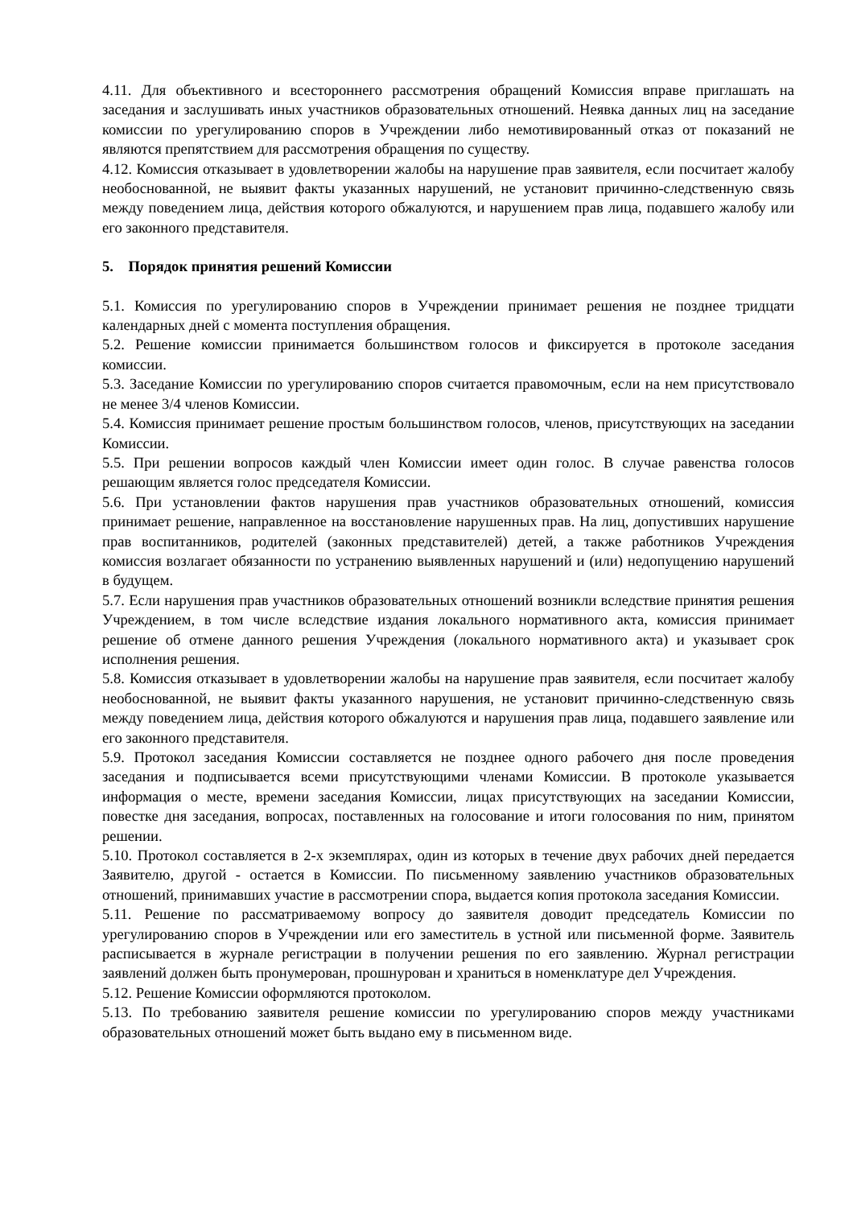4.11. Для объективного и всестороннего рассмотрения обращений Комиссия вправе приглашать на заседания и заслушивать иных участников образовательных отношений. Неявка данных лиц на заседание комиссии по урегулированию споров в Учреждении либо немотивированный отказ от показаний не являются препятствием для рассмотрения обращения по существу.
4.12. Комиссия отказывает в удовлетворении жалобы на нарушение прав заявителя, если посчитает жалобу необоснованной, не выявит факты указанных нарушений, не установит причинно-следственную связь между поведением лица, действия которого обжалуются, и нарушением прав лица, подавшего жалобу или его законного представителя.
5. Порядок принятия решений Комиссии
5.1. Комиссия по урегулированию споров в Учреждении принимает решения не позднее тридцати календарных дней с момента поступления обращения.
5.2. Решение комиссии принимается большинством голосов и фиксируется в протоколе заседания комиссии.
5.3. Заседание Комиссии по урегулированию споров считается правомочным, если на нем присутствовало не менее 3/4 членов Комиссии.
5.4. Комиссия принимает решение простым большинством голосов, членов, присутствующих на заседании Комиссии.
5.5. При решении вопросов каждый член Комиссии имеет один голос. В случае равенства голосов решающим является голос председателя Комиссии.
5.6. При установлении фактов нарушения прав участников образовательных отношений, комиссия принимает решение, направленное на восстановление нарушенных прав. На лиц, допустивших нарушение прав воспитанников, родителей (законных представителей) детей, а также работников Учреждения комиссия возлагает обязанности по устранению выявленных нарушений и (или) недопущению нарушений в будущем.
5.7. Если нарушения прав участников образовательных отношений возникли вследствие принятия решения Учреждением, в том числе вследствие издания локального нормативного акта, комиссия принимает решение об отмене данного решения Учреждения (локального нормативного акта) и указывает срок исполнения решения.
5.8. Комиссия отказывает в удовлетворении жалобы на нарушение прав заявителя, если посчитает жалобу необоснованной, не выявит факты указанного нарушения, не установит причинно-следственную связь между поведением лица, действия которого обжалуются и нарушения прав лица, подавшего заявление или его законного представителя.
5.9. Протокол заседания Комиссии составляется не позднее одного рабочего дня после проведения заседания и подписывается всеми присутствующими членами Комиссии. В протоколе указывается информация о месте, времени заседания Комиссии, лицах присутствующих на заседании Комиссии, повестке дня заседания, вопросах, поставленных на голосование и итоги голосования по ним, принятом решении.
5.10. Протокол составляется в 2-х экземплярах, один из которых в течение двух рабочих дней передается Заявителю, другой - остается в Комиссии. По письменному заявлению участников образовательных отношений, принимавших участие в рассмотрении спора, выдается копия протокола заседания Комиссии.
5.11. Решение по рассматриваемому вопросу до заявителя доводит председатель Комиссии по урегулированию споров в Учреждении или его заместитель в устной или письменной форме. Заявитель расписывается в журнале регистрации в получении решения по его заявлению. Журнал регистрации заявлений должен быть пронумерован, прошнурован и храниться в номенклатуре дел Учреждения.
5.12. Решение Комиссии оформляются протоколом.
5.13. По требованию заявителя решение комиссии по урегулированию споров между участниками образовательных отношений может быть выдано ему в письменном виде.